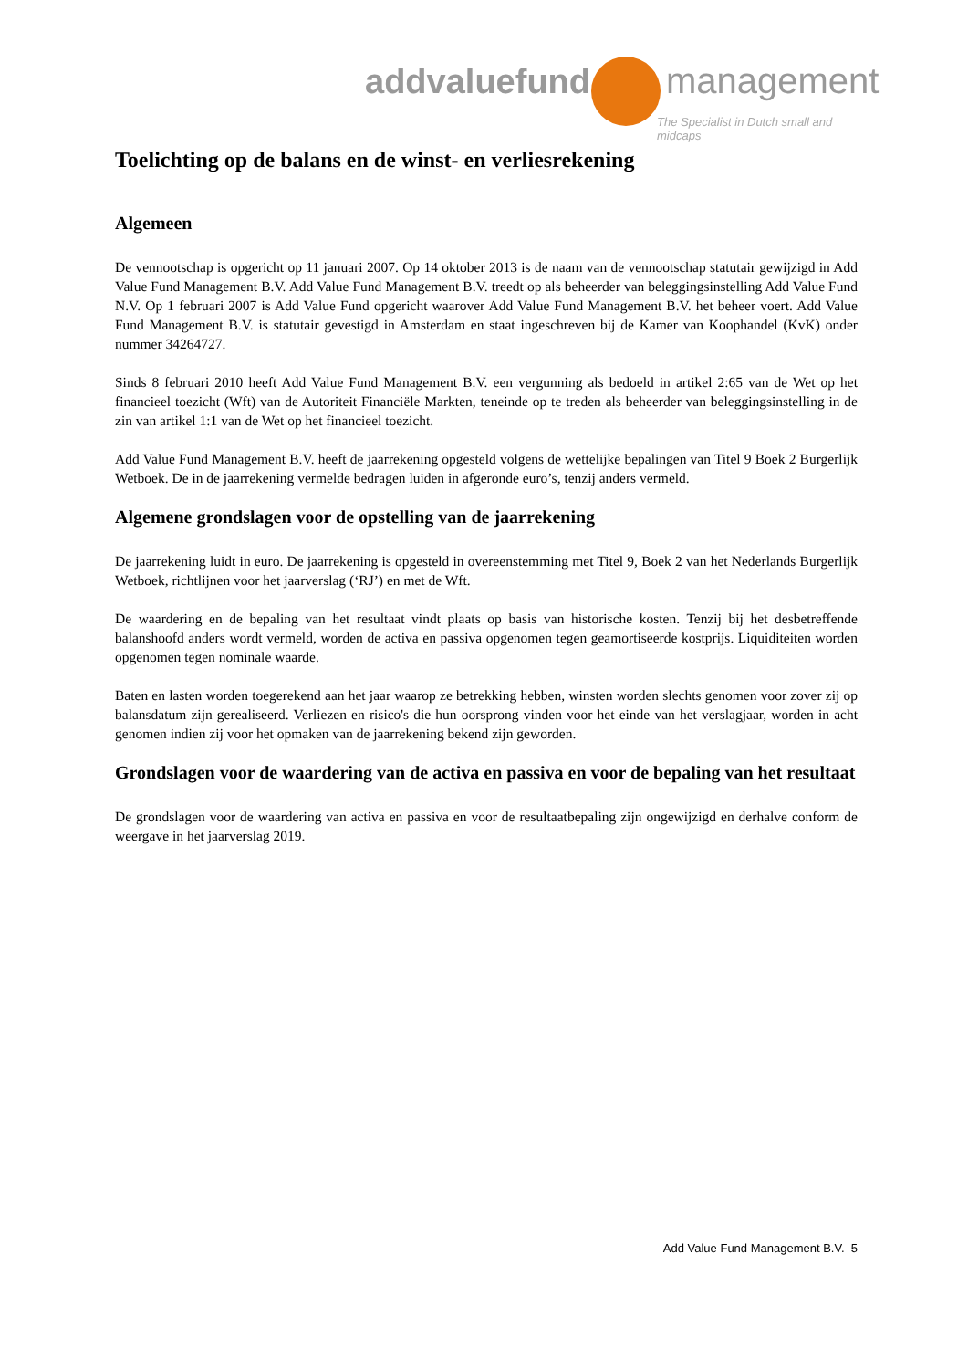addvaluefund management
The Specialist in Dutch small and midcaps
Toelichting op de balans en de winst- en verliesrekening
Algemeen
De vennootschap is opgericht op 11 januari 2007. Op 14 oktober 2013 is de naam van de vennootschap statutair gewijzigd in Add Value Fund Management B.V. Add Value Fund Management B.V. treedt op als beheerder van beleggingsinstelling Add Value Fund N.V. Op 1 februari 2007 is Add Value Fund opgericht waarover Add Value Fund Management B.V. het beheer voert. Add Value Fund Management B.V. is statutair gevestigd in Amsterdam en staat ingeschreven bij de Kamer van Koophandel (KvK) onder nummer 34264727.
Sinds 8 februari 2010 heeft Add Value Fund Management B.V. een vergunning als bedoeld in artikel 2:65 van de Wet op het financieel toezicht (Wft) van de Autoriteit Financiële Markten, teneinde op te treden als beheerder van beleggingsinstelling in de zin van artikel 1:1 van de Wet op het financieel toezicht.
Add Value Fund Management B.V. heeft de jaarrekening opgesteld volgens de wettelijke bepalingen van Titel 9 Boek 2 Burgerlijk Wetboek. De in de jaarrekening vermelde bedragen luiden in afgeronde euro’s, tenzij anders vermeld.
Algemene grondslagen voor de opstelling van de jaarrekening
De jaarrekening luidt in euro. De jaarrekening is opgesteld in overeenstemming met Titel 9, Boek 2 van het Nederlands Burgerlijk Wetboek, richtlijnen voor het jaarverslag (‘RJ’) en met de Wft.
De waardering en de bepaling van het resultaat vindt plaats op basis van historische kosten. Tenzij bij het desbetreffende balanshoofd anders wordt vermeld, worden de activa en passiva opgenomen tegen geamortiseerde kostprijs. Liquiditeiten worden opgenomen tegen nominale waarde.
Baten en lasten worden toegerekend aan het jaar waarop ze betrekking hebben, winsten worden slechts genomen voor zover zij op balansdatum zijn gerealiseerd. Verliezen en risico's die hun oorsprong vinden voor het einde van het verslagjaar, worden in acht genomen indien zij voor het opmaken van de jaarrekening bekend zijn geworden.
Grondslagen voor de waardering van de activa en passiva en voor de bepaling van het resultaat
De grondslagen voor de waardering van activa en passiva en voor de resultaatbepaling zijn ongewijzigd en derhalve conform de weergave in het jaarverslag 2019.
Add Value Fund Management B.V. 5